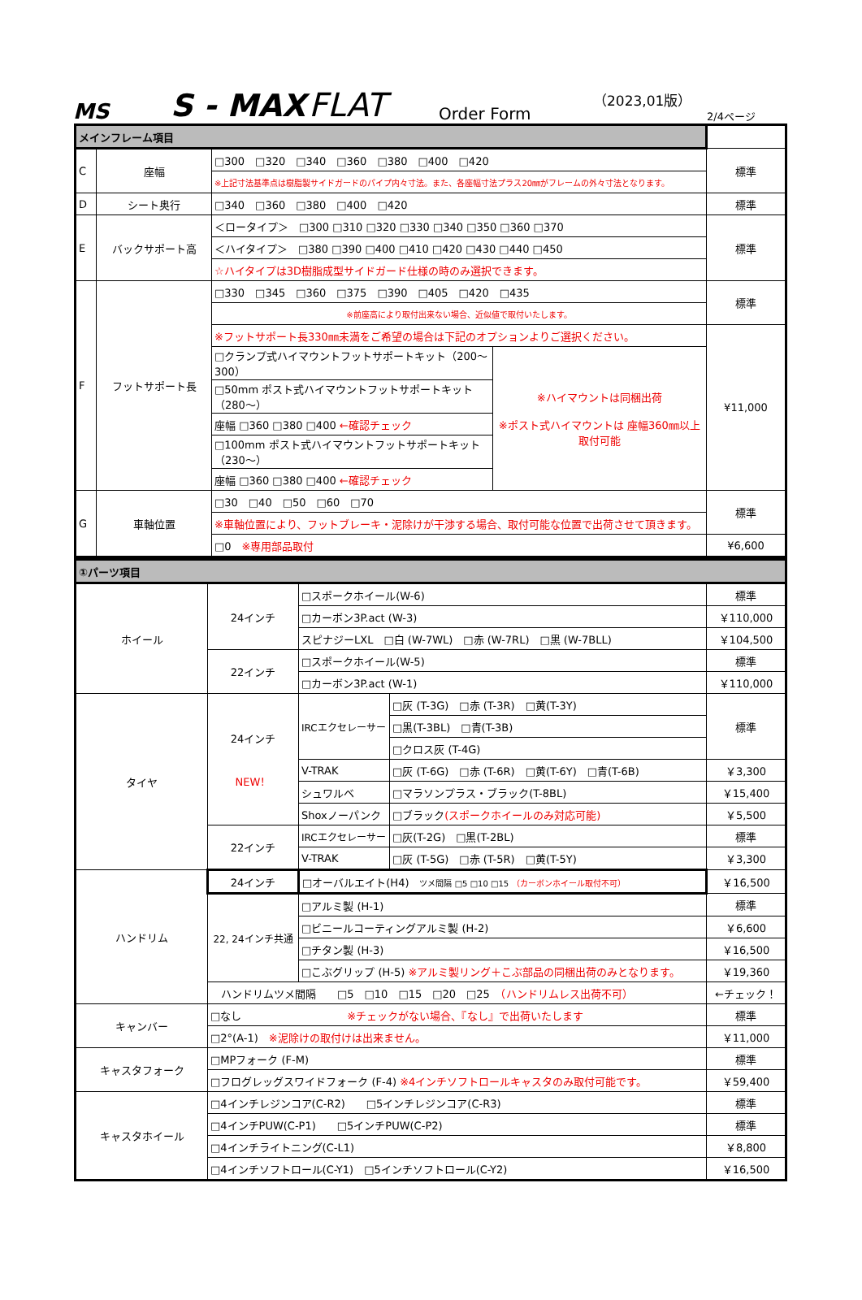MS
S - MAX
FLAT
Order Form
（2023,01版）
2/4ページ
| メインフレーム項目 | | | | |
| C | 座幅 | □300 □320 □340 □360 □380 □400 □420 | | 標準 |
| | | ※上記寸法基準点は樹脂製サイドガードのパイプ内々寸法。また、各座幅寸法プラス20㎜がフレームの外々寸法となります。 | | |
| D | シート奥行 | □340 □360 □380 □400 □420 | | 標準 |
| E | バックサポート高 | ＜ロータイプ＞ □300 □310 □320 □330 □340 □350 □360 □370 | | 標準 |
| | | ＜ハイタイプ＞ □380 □390 □400 □410 □420 □430 □440 □450 | | |
| | | ☆ハイタイプは3D樹脂成型サイドガード仕様の時のみ選択できます。 | | |
| F | フットサポート長 | □330 □345 □360 □375 □390 □405 □420 □435 | | 標準 |
| | | ※前座高により取付出来ない場合、近似値で取付いたします。 | | |
| | | ※フットサポート長330㎜未満をご希望の場合は下記のオプションよりご選択ください。 | | ¥11,000 |
| | | □クランプ式ハイマウントフットサポートキット（200～300） | ※ハイマウントは同梱出荷 ※ポスト式ハイマウントは 座幅360㎜以上取付可能 | |
| | | □50mm ポスト式ハイマウントフットサポートキット（280～） | | |
| | | 座幅 □360 □380 □400 ←確認チェック | | |
| | | □100mm ポスト式ハイマウントフットサポートキット（230～） | | |
| | | 座幅 □360 □380 □400 ←確認チェック | | |
| G | 車軸位置 | □30 □40 □50 □60 □70 | | 標準 |
| | | ※車軸位置により、フットブレーキ・泥除けが干渉する場合、取付可能な位置で出荷させて頂きます。 | | |
| | | □0 ※専用部品取付 | | ¥6,600 |
| ①パーツ項目 | | | | |
| ホイール | 24インチ | □スポークホイール(W-6) | | 標準 |
| | | □カーボン3P.act (W-3) | | ￥110,000 |
| | | スピナジーLXL □白 (W-7WL) □赤 (W-7RL) □黒 (W-7BLL) | | ￥104,500 |
| | 22インチ | □スポークホイール(W-5) | | 標準 |
| | | □カーボン3P.act (W-1) | | ￥110,000 |
| タイヤ | 24インチ NEW！ | IRCエクセレーサー | □灰 (T-3G) □赤 (T-3R) □黄(T-3Y) | 標準 |
| | | | □黒(T-3BL) □青(T-3B) | |
| | | | □クロス灰 (T-4G) | |
| | | V-TRAK | □灰 (T-6G) □赤 (T-6R) □黄(T-6Y) □青(T-6B) | ￥3,300 |
| | | シュワルベ | □マラソンプラス・ブラック(T-8BL) | ￥15,400 |
| | | Shoxノーパンク | □ブラック (スポークホイールのみ対応可能) | ￥5,500 |
| | 22インチ | IRCエクセレーサー | □灰(T-2G) □黒(T-2BL) | 標準 |
| | | V-TRAK | □灰 (T-5G) □赤 (T-5R) □黄(T-5Y) | ￥3,300 |
| ハンドリム | 24インチ | □オーバルエイト(H4) ツメ間隔 □5 □10 □15 （カーボンホイール取付不可） | | ￥16,500 |
| | 22, 24インチ共通 | □アルミ製 (H-1) | | 標準 |
| | | □ビニールコーティングアルミ製 (H-2) | | ￥6,600 |
| | | □チタン製 (H-3) | | ￥16,500 |
| | | □こぶグリップ (H-5) ※アルミ製リング＋こぶ部品の同梱出荷のみとなります。 | | ￥19,360 |
| | ハンドリムツメ間隔 □5 □10 □15 □20 □25 （ハンドリムレス出荷不可） | | | ←チェック！ |
| キャンバー | □なし ※チェックがない場合、『なし』で出荷いたします | | | 標準 |
| | □2°(A-1) ※泥除けの取付けは出来ません。 | | | ￥11,000 |
| キャスタフォーク | □MPフォーク (F-M) | | | 標準 |
| | □フログレッグスワイドフォーク (F-4) ※4インチソフトロールキャスタのみ取付可能です。 | | | ￥59,400 |
| キャスタホイール | □4インチレジンコア(C-R2) □5インチレジンコア(C-R3) | | | 標準 |
| | □4インチPUW(C-P1) □5インチPUW(C-P2) | | | 標準 |
| | □4インチライトニング(C-L1) | | | ￥8,800 |
| | □4インチソフトロール(C-Y1) □5インチソフトロール(C-Y2) | | | ￥16,500 |